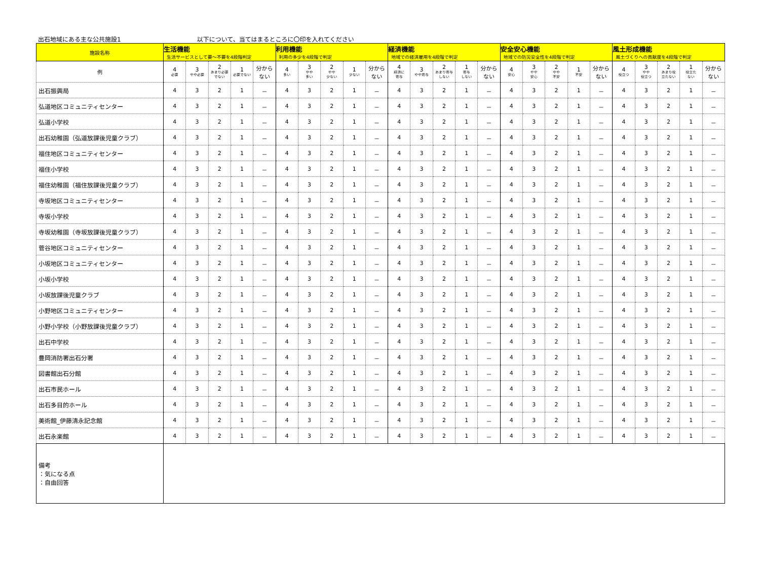出石地域にある主な公共施設1 以下について、当てはまるところに〇印を入れてください
| 施設名称 | 生活機能 生活サービスとして要～不要を4段階判定 | | | | | 利用機能 利用の多少を4段階で判定 | | | | | 経済機能 地域での経済雇用を4段階で判定 | | | | | 安全安心機能 地域での防災安全性を4段階で判定 | | | | | 風土形成機能 風土づくりへの貢献度を4段階で判定 | | | | |
| --- | --- | --- | --- | --- | --- | --- | --- | --- | --- | --- | --- | --- | --- | --- | --- | --- | --- | --- | --- | --- | --- | --- | --- | --- | --- |
| 例 | 4 必要 | 3 やや必要 | 2 あまり必要 でない | 1 必要でない | 分から ない | 4 多い | 3 やや 多い | 2 やや 少ない | 1 少ない | 分から ない | 4 経済に 寄与 | 3 やや寄与 | 2 あまり寄与 しない | 1 寄与 しない | 分から ない | 4 安心 | 3 やや 安心 | 2 やや 不安 | 1 不安 | 分から ない | 4 役立つ | 3 やや 役立つ | 2 あまり役 立たない | 1 役立た ない | 分から ない |
| 出石振興局 | 4 | 3 | 2 | 1 | － | 4 | 3 | 2 | 1 | － | 4 | 3 | 2 | 1 | － | 4 | 3 | 2 | 1 | － | 4 | 3 | 2 | 1 | － |
| 弘道地区コミュニティセンター | 4 | 3 | 2 | 1 | － | 4 | 3 | 2 | 1 | － | 4 | 3 | 2 | 1 | － | 4 | 3 | 2 | 1 | － | 4 | 3 | 2 | 1 | － |
| 弘道小学校 | 4 | 3 | 2 | 1 | － | 4 | 3 | 2 | 1 | － | 4 | 3 | 2 | 1 | － | 4 | 3 | 2 | 1 | － | 4 | 3 | 2 | 1 | － |
| 出石幼稚園（弘道放課後児童クラブ） | 4 | 3 | 2 | 1 | － | 4 | 3 | 2 | 1 | － | 4 | 3 | 2 | 1 | － | 4 | 3 | 2 | 1 | － | 4 | 3 | 2 | 1 | － |
| 福住地区コミュニティセンター | 4 | 3 | 2 | 1 | － | 4 | 3 | 2 | 1 | － | 4 | 3 | 2 | 1 | － | 4 | 3 | 2 | 1 | － | 4 | 3 | 2 | 1 | － |
| 福住小学校 | 4 | 3 | 2 | 1 | － | 4 | 3 | 2 | 1 | － | 4 | 3 | 2 | 1 | － | 4 | 3 | 2 | 1 | － | 4 | 3 | 2 | 1 | － |
| 福住幼稚園（福住放課後児童クラブ） | 4 | 3 | 2 | 1 | － | 4 | 3 | 2 | 1 | － | 4 | 3 | 2 | 1 | － | 4 | 3 | 2 | 1 | － | 4 | 3 | 2 | 1 | － |
| 寺坂地区コミュニティセンター | 4 | 3 | 2 | 1 | － | 4 | 3 | 2 | 1 | － | 4 | 3 | 2 | 1 | － | 4 | 3 | 2 | 1 | － | 4 | 3 | 2 | 1 | － |
| 寺坂小学校 | 4 | 3 | 2 | 1 | － | 4 | 3 | 2 | 1 | － | 4 | 3 | 2 | 1 | － | 4 | 3 | 2 | 1 | － | 4 | 3 | 2 | 1 | － |
| 寺坂幼稚園（寺坂放課後児童クラブ） | 4 | 3 | 2 | 1 | － | 4 | 3 | 2 | 1 | － | 4 | 3 | 2 | 1 | － | 4 | 3 | 2 | 1 | － | 4 | 3 | 2 | 1 | － |
| 菅谷地区コミュニティセンター | 4 | 3 | 2 | 1 | － | 4 | 3 | 2 | 1 | － | 4 | 3 | 2 | 1 | － | 4 | 3 | 2 | 1 | － | 4 | 3 | 2 | 1 | － |
| 小坂地区コミュニティセンター | 4 | 3 | 2 | 1 | － | 4 | 3 | 2 | 1 | － | 4 | 3 | 2 | 1 | － | 4 | 3 | 2 | 1 | － | 4 | 3 | 2 | 1 | － |
| 小坂小学校 | 4 | 3 | 2 | 1 | － | 4 | 3 | 2 | 1 | － | 4 | 3 | 2 | 1 | － | 4 | 3 | 2 | 1 | － | 4 | 3 | 2 | 1 | － |
| 小坂放課後児童クラブ | 4 | 3 | 2 | 1 | － | 4 | 3 | 2 | 1 | － | 4 | 3 | 2 | 1 | － | 4 | 3 | 2 | 1 | － | 4 | 3 | 2 | 1 | － |
| 小野地区コミュニティセンター | 4 | 3 | 2 | 1 | － | 4 | 3 | 2 | 1 | － | 4 | 3 | 2 | 1 | － | 4 | 3 | 2 | 1 | － | 4 | 3 | 2 | 1 | － |
| 小野小学校（小野放課後児童クラブ） | 4 | 3 | 2 | 1 | － | 4 | 3 | 2 | 1 | － | 4 | 3 | 2 | 1 | － | 4 | 3 | 2 | 1 | － | 4 | 3 | 2 | 1 | － |
| 出石中学校 | 4 | 3 | 2 | 1 | － | 4 | 3 | 2 | 1 | － | 4 | 3 | 2 | 1 | － | 4 | 3 | 2 | 1 | － | 4 | 3 | 2 | 1 | － |
| 豊岡消防署出石分署 | 4 | 3 | 2 | 1 | － | 4 | 3 | 2 | 1 | － | 4 | 3 | 2 | 1 | － | 4 | 3 | 2 | 1 | － | 4 | 3 | 2 | 1 | － |
| 図書館出石分館 | 4 | 3 | 2 | 1 | － | 4 | 3 | 2 | 1 | － | 4 | 3 | 2 | 1 | － | 4 | 3 | 2 | 1 | － | 4 | 3 | 2 | 1 | － |
| 出石市民ホール | 4 | 3 | 2 | 1 | － | 4 | 3 | 2 | 1 | － | 4 | 3 | 2 | 1 | － | 4 | 3 | 2 | 1 | － | 4 | 3 | 2 | 1 | － |
| 出石多目的ホール | 4 | 3 | 2 | 1 | － | 4 | 3 | 2 | 1 | － | 4 | 3 | 2 | 1 | － | 4 | 3 | 2 | 1 | － | 4 | 3 | 2 | 1 | － |
| 美術館_伊藤清永記念館 | 4 | 3 | 2 | 1 | － | 4 | 3 | 2 | 1 | － | 4 | 3 | 2 | 1 | － | 4 | 3 | 2 | 1 | － | 4 | 3 | 2 | 1 | － |
| 出石永楽館 | 4 | 3 | 2 | 1 | － | 4 | 3 | 2 | 1 | － | 4 | 3 | 2 | 1 | － | 4 | 3 | 2 | 1 | － | 4 | 3 | 2 | 1 | － |
| 備考 ：気になる点 ：自由回答 | | | | | | | | | | | | | | | | | | | | | | | | | |